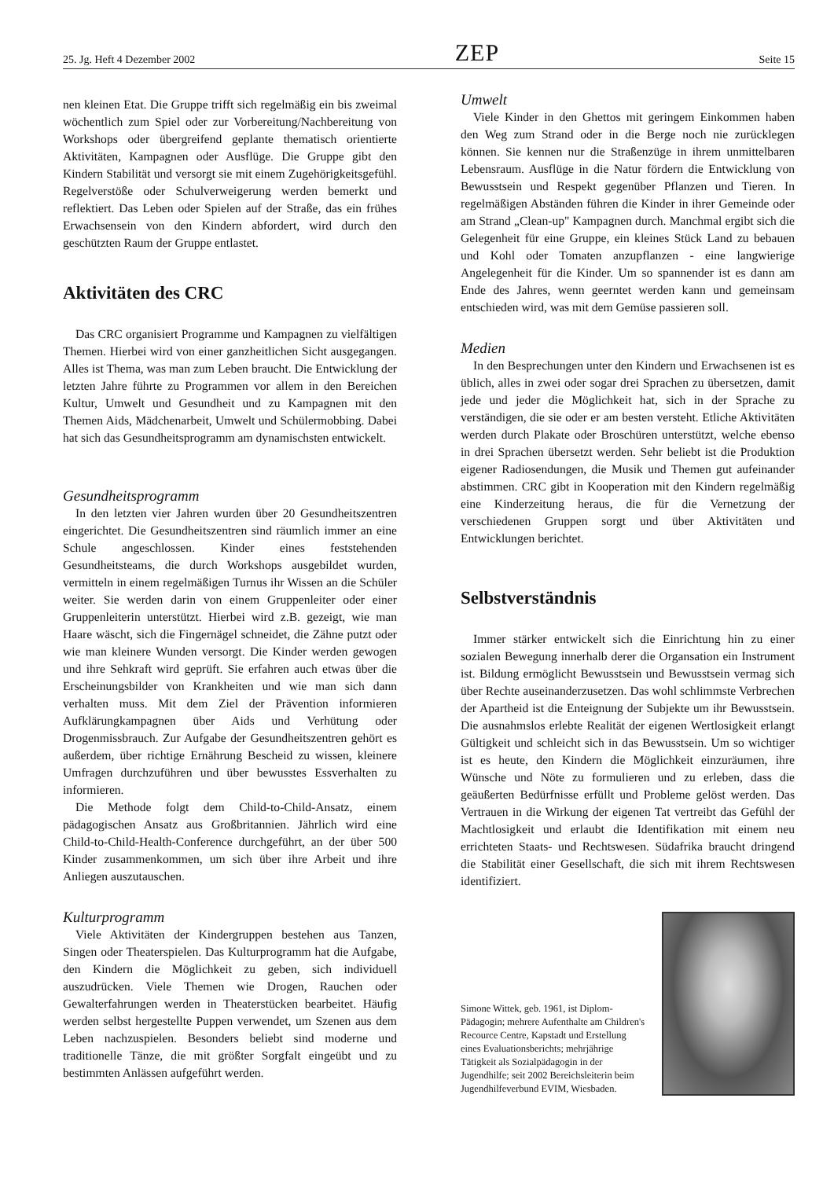25. Jg. Heft 4 Dezember 2002 ZEP Seite 15
nen kleinen Etat. Die Gruppe trifft sich regelmäßig ein bis zweimal wöchentlich zum Spiel oder zur Vorbereitung/Nachbereitung von Workshops oder übergreifend geplante thematisch orientierte Aktivitäten, Kampagnen oder Ausflüge. Die Gruppe gibt den Kindern Stabilität und versorgt sie mit einem Zugehörigkeitsgefühl. Regelverstöße oder Schulverweigerung werden bemerkt und reflektiert. Das Leben oder Spielen auf der Straße, das ein frühes Erwachsensein von den Kindern abfordert, wird durch den geschützten Raum der Gruppe entlastet.
Aktivitäten des CRC
Das CRC organisiert Programme und Kampagnen zu vielfältigen Themen. Hierbei wird von einer ganzheitlichen Sicht ausgegangen. Alles ist Thema, was man zum Leben braucht. Die Entwicklung der letzten Jahre führte zu Programmen vor allem in den Bereichen Kultur, Umwelt und Gesundheit und zu Kampagnen mit den Themen Aids, Mädchenarbeit, Umwelt und Schülermobbing. Dabei hat sich das Gesundheitsprogramm am dynamischsten entwickelt.
Gesundheitsprogramm
In den letzten vier Jahren wurden über 20 Gesundheitszentren eingerichtet. Die Gesundheitszentren sind räumlich immer an eine Schule angeschlossen. Kinder eines feststehenden Gesundheitsteams, die durch Workshops ausgebildet wurden, vermitteln in einem regelmäßigen Turnus ihr Wissen an die Schüler weiter. Sie werden darin von einem Gruppenleiter oder einer Gruppenleiterin unterstützt. Hierbei wird z.B. gezeigt, wie man Haare wäscht, sich die Fingernägel schneidet, die Zähne putzt oder wie man kleinere Wunden versorgt. Die Kinder werden gewogen und ihre Sehkraft wird geprüft. Sie erfahren auch etwas über die Erscheinungsbilder von Krankheiten und wie man sich dann verhalten muss. Mit dem Ziel der Prävention informieren Aufklärungkampagnen über Aids und Verhütung oder Drogenmissbrauch. Zur Aufgabe der Gesundheitszentren gehört es außerdem, über richtige Ernährung Bescheid zu wissen, kleinere Umfragen durchzuführen und über bewusstes Essverhalten zu informieren.
Die Methode folgt dem Child-to-Child-Ansatz, einem pädagogischen Ansatz aus Großbritannien. Jährlich wird eine Child-to-Child-Health-Conference durchgeführt, an der über 500 Kinder zusammenkommen, um sich über ihre Arbeit und ihre Anliegen auszutauschen.
Kulturprogramm
Viele Aktivitäten der Kindergruppen bestehen aus Tanzen, Singen oder Theaterspielen. Das Kulturprogramm hat die Aufgabe, den Kindern die Möglichkeit zu geben, sich individuell auszudrücken. Viele Themen wie Drogen, Rauchen oder Gewalterfahrungen werden in Theaterstücken bearbeitet. Häufig werden selbst hergestellte Puppen verwendet, um Szenen aus dem Leben nachzuspielen. Besonders beliebt sind moderne und traditionelle Tänze, die mit größter Sorgfalt eingeübt und zu bestimmten Anlässen aufgeführt werden.
Umwelt
Viele Kinder in den Ghettos mit geringem Einkommen haben den Weg zum Strand oder in die Berge noch nie zurücklegen können. Sie kennen nur die Straßenzüge in ihrem unmittelbaren Lebensraum. Ausflüge in die Natur fördern die Entwicklung von Bewusstsein und Respekt gegenüber Pflanzen und Tieren. In regelmäßigen Abständen führen die Kinder in ihrer Gemeinde oder am Strand „Clean-up" Kampagnen durch. Manchmal ergibt sich die Gelegenheit für eine Gruppe, ein kleines Stück Land zu bebauen und Kohl oder Tomaten anzupflanzen - eine langwierige Angelegenheit für die Kinder. Um so spannender ist es dann am Ende des Jahres, wenn geerntet werden kann und gemeinsam entschieden wird, was mit dem Gemüse passieren soll.
Medien
In den Besprechungen unter den Kindern und Erwachsenen ist es üblich, alles in zwei oder sogar drei Sprachen zu übersetzen, damit jede und jeder die Möglichkeit hat, sich in der Sprache zu verständigen, die sie oder er am besten versteht. Etliche Aktivitäten werden durch Plakate oder Broschüren unterstützt, welche ebenso in drei Sprachen übersetzt werden. Sehr beliebt ist die Produktion eigener Radiosendungen, die Musik und Themen gut aufeinander abstimmen. CRC gibt in Kooperation mit den Kindern regelmäßig eine Kinderzeitung heraus, die für die Vernetzung der verschiedenen Gruppen sorgt und über Aktivitäten und Entwicklungen berichtet.
Selbstverständnis
Immer stärker entwickelt sich die Einrichtung hin zu einer sozialen Bewegung innerhalb derer die Organsation ein Instrument ist. Bildung ermöglicht Bewusstsein und Bewusstsein vermag sich über Rechte auseinanderzusetzen. Das wohl schlimmste Verbrechen der Apartheid ist die Enteignung der Subjekte um ihr Bewusstsein. Die ausnahmslos erlebte Realität der eigenen Wertlosigkeit erlangt Gültigkeit und schleicht sich in das Bewusstsein. Um so wichtiger ist es heute, den Kindern die Möglichkeit einzuräumen, ihre Wünsche und Nöte zu formulieren und zu erleben, dass die geäußerten Bedürfnisse erfüllt und Probleme gelöst werden. Das Vertrauen in die Wirkung der eigenen Tat vertreibt das Gefühl der Machtlosigkeit und erlaubt die Identifikation mit einem neu errichteten Staats- und Rechtswesen. Südafrika braucht dringend die Stabilität einer Gesellschaft, die sich mit ihrem Rechtswesen identifiziert.
Simone Wittek, geb. 1961, ist Diplom-Pädagogin; mehrere Aufenthalte am Children's Recource Centre, Kapstadt und Erstellung eines Evaluationsberichts; mehrjährige Tätigkeit als Sozialpädagogin in der Jugendhilfe; seit 2002 Bereichsleiterin beim Jugendhilfeverbund EVIM, Wiesbaden.